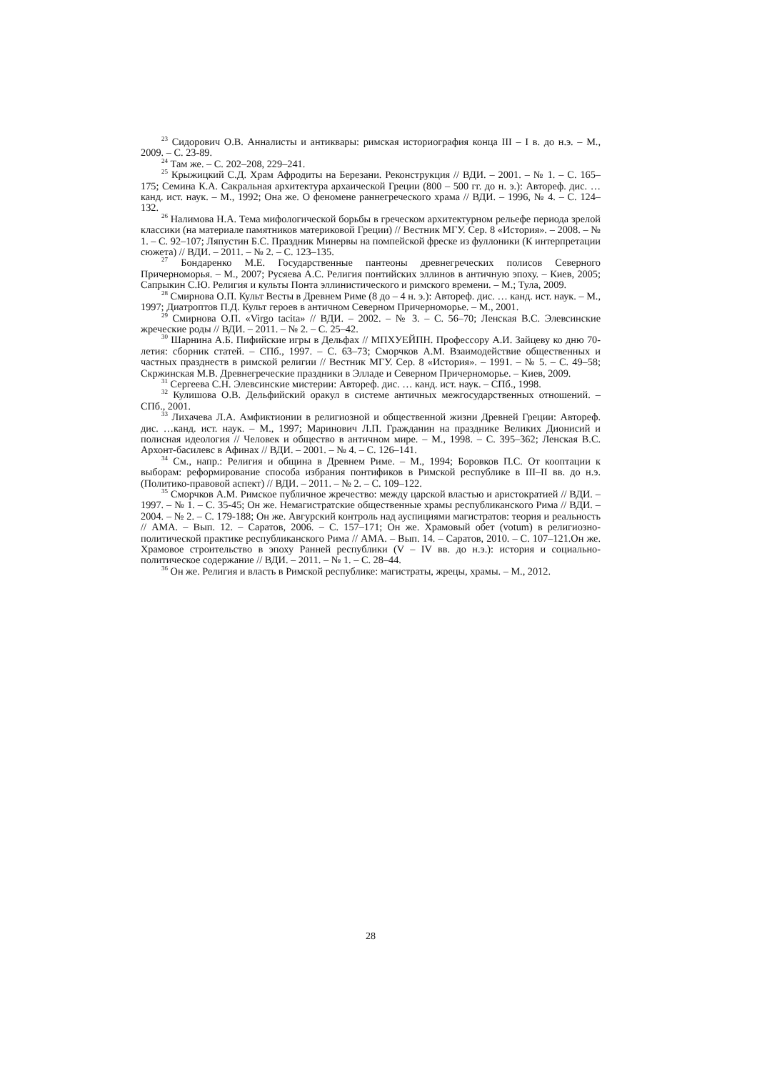<sup>23</sup> Сидорович О.В. Анналисты и антиквары: римская историография конца III – I в. до н.э. – М., 2009. – С. 23-89.
<sup>24</sup> Там же. – С. 202–208, 229–241.
<sup>25</sup> Крыжицкий С.Д. Храм Афродиты на Березани. Реконструкция // ВДИ. – 2001. – № 1. – С. 165–175; Семина К.А. Сакральная архитектура архаической Греции (800 – 500 гг. до н. э.): Автореф. дис. …канд. ист. наук. – М., 1992; Она же. О феномене раннегреческого храма // ВДИ. – 1996, № 4. – С. 124–132.
<sup>26</sup> Налимова Н.А. Тема мифологической борьбы в греческом архитектурном рельефе периода зрелой классики (на материале памятников материковой Греции) // Вестник МГУ. Сер. 8 «История». – 2008. – № 1. – С. 92–107; Ляпустин Б.С. Праздник Минервы на помпейской фреске из фуллоники (К интерпретации сюжета) // ВДИ. – 2011. – № 2. – С. 123–135.
<sup>27</sup> Бондаренко М.Е. Государственные пантеоны древнегреческих полисов Северного Причерноморья. – М., 2007; Русяева А.С. Религия понтийских эллинов в античную эпоху. – Киев, 2005; Сапрыкин С.Ю. Религия и культы Понта эллинистического и римского времени. – М.; Тула, 2009.
<sup>28</sup> Смирнова О.П. Культ Весты в Древнем Риме (8 до – 4 н. э.): Автореф. дис. … канд. ист. наук. – М., 1997; Диатроптов П.Д. Культ героев в античном Северном Причерноморье. – М., 2001.
<sup>29</sup> Смирнова О.П. «Virgo tacita» // ВДИ. – 2002. – № 3. – С. 56–70; Ленская В.С. Элевсинские жреческие роды // ВДИ. – 2011. – № 2. – С. 25–42.
<sup>30</sup> Шарнина А.Б. Пифийские игры в Дельфах // МПХУЕЙПН. Профессору А.И. Зайцеву ко дню 70-летия: сборник статей. – СПб., 1997. – С. 63–73; Сморчков А.М. Взаимодействие общественных и частных празднеств в римской религии // Вестник МГУ. Сер. 8 «История». – 1991. – № 5. – С. 49–58; Скржинская М.В. Древнегреческие праздники в Элладе и Северном Причерноморье. – Киев, 2009.
<sup>31</sup> Сергеева С.Н. Элевсинские мистерии: Автореф. дис. … канд. ист. наук. – СПб., 1998.
<sup>32</sup> Кулишова О.В. Дельфийский оракул в системе античных межгосударственных отношений. – СПб., 2001.
<sup>33</sup> Лихачева Л.А. Амфиктионии в религиозной и общественной жизни Древней Греции: Автореф. дис. …канд. ист. наук. – М., 1997; Маринович Л.П. Гражданин на празднике Великих Дионисий и полисная идеология // Человек и общество в античном мире. – М., 1998. – С. 395–362; Ленская В.С. Архонт-басилевс в Афинах // ВДИ. – 2001. – № 4. – С. 126–141.
<sup>34</sup> См., напр.: Религия и община в Древнем Риме. – М., 1994; Боровков П.С. От кооптации к выборам: реформирование способа избрания понтификов в Римской республике в III–II вв. до н.э. (Политико-правовой аспект) // ВДИ. – 2011. – № 2. – С. 109–122.
<sup>35</sup> Сморчков А.М. Римское публичное жречество: между царской властью и аристократией // ВДИ. – 1997. – № 1. – С. 35-45; Он же. Немагистратские общественные храмы республиканского Рима // ВДИ. – 2004. – № 2. – С. 179-188; Он же. Авгурский контроль над ауспициями магистратов: теория и реальность // АМА. – Вып. 12. – Саратов, 2006. – С. 157–171; Он же. Храмовый обет (votum) в религиозно-политической практике республиканского Рима // АМА. – Вып. 14. – Саратов, 2010. – С. 107–121.Он же. Храмовое строительство в эпоху Ранней республики (V – IV вв. до н.э.): история и социально-политическое содержание // ВДИ. – 2011. – № 1. – С. 28–44.
<sup>36</sup> Он же. Религия и власть в Римской республике: магистраты, жрецы, храмы. – М., 2012.
28